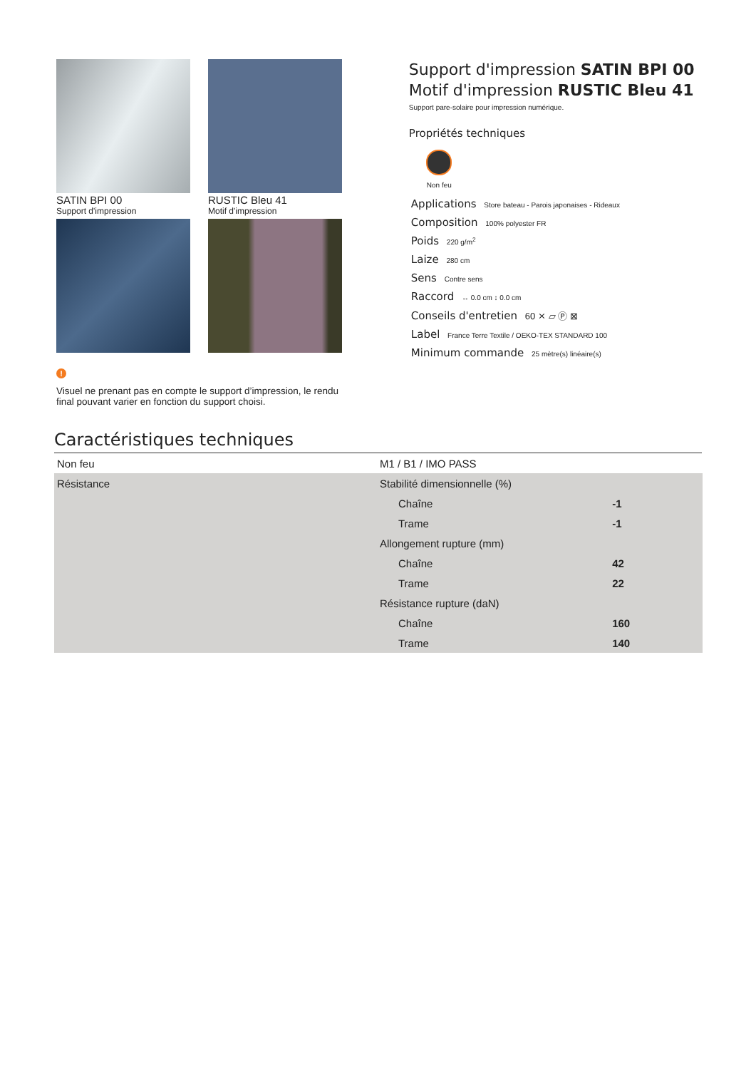SATIN BPI 00
Support d'impression
RUSTIC Bleu 41
Motif d'impression
!
Visuel ne prenant pas en compte le support d’impression, le rendu final pouvant varier en fonction du support choisi.
Support d'impression SATIN BPI 00
Motif d'impression RUSTIC Bleu 41
Support pare-solaire pour impression numérique.
Propriétés techniques
Non feu
Applications Store bateau - Parois japonaises - Rideaux
Composition 100% polyester FR
Poids 220 g/m<sup>2</sup>
Laize 280 cm
Sens Contre sens
Raccord ↔ 0.0 cm ↕ 0.0 cm
Conseils d'entretien 60 ⨯ ▱ Ⓟ ⊠
Label France Terre Textile / OEKO-TEX STANDARD 100
Minimum commande 25 mètre(s) linéaire(s)
Caractéristiques techniques
| Non feu | M1 / B1 / IMO PASS | |
| Résistance | Stabilité dimensionnelle (%) | |
| | Chaîne | -1 |
| | Trame | -1 |
| | Allongement rupture (mm) | |
| | Chaîne | 42 |
| | Trame | 22 |
| | Résistance rupture (daN) | |
| | Chaîne | 160 |
| | Trame | 140 |